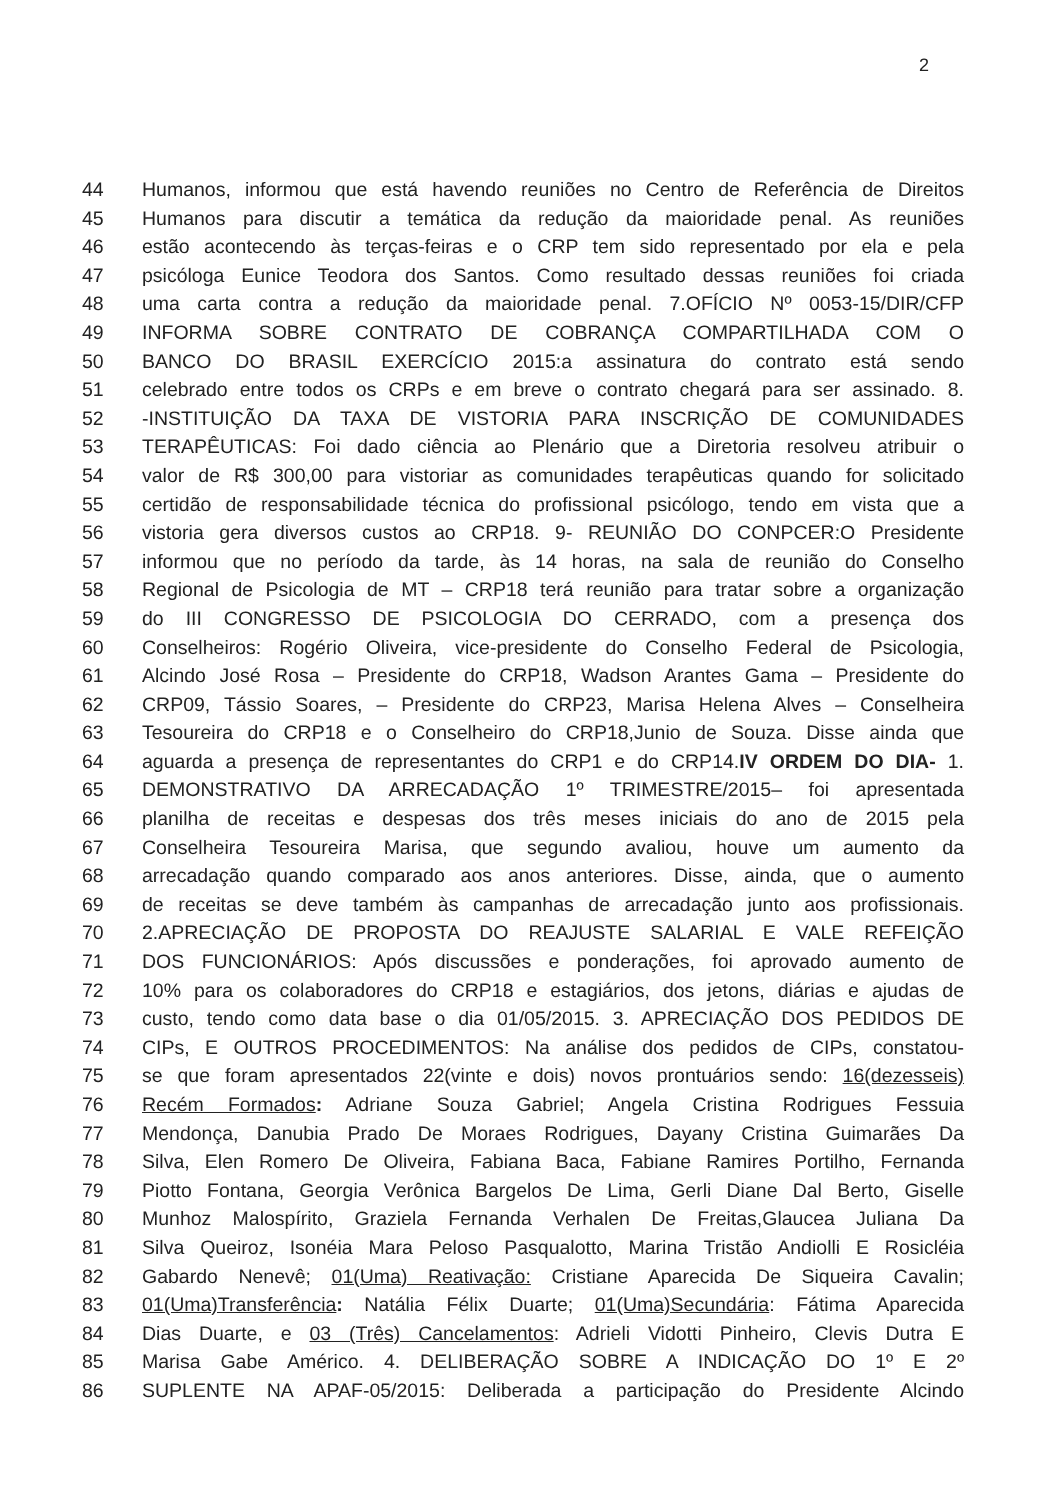2
44 Humanos, informou que está havendo reuniões no Centro de Referência de Direitos
45 Humanos para discutir a temática da redução da maioridade penal. As reuniões
46 estão acontecendo às terças-feiras e o CRP tem sido representado por ela e pela
47 psicóloga Eunice Teodora dos Santos. Como resultado dessas reuniões foi criada
48 uma carta contra a redução da maioridade penal. 7.OFÍCIO Nº 0053-15/DIR/CFP
49 INFORMA SOBRE CONTRATO DE COBRANÇA COMPARTILHADA COM O
50 BANCO DO BRASIL EXERCÍCIO 2015:a assinatura do contrato está sendo
51 celebrado entre todos os CRPs e em breve o contrato chegará para ser assinado. 8.
52 -INSTITUIÇÃO DA TAXA DE VISTORIA PARA INSCRIÇÃO DE COMUNIDADES
53 TERAPÊUTICAS: Foi dado ciência ao Plenário que a Diretoria resolveu atribuir o
54 valor de R$ 300,00 para vistoriar as comunidades terapêuticas quando for solicitado
55 certidão de responsabilidade técnica do profissional psicólogo, tendo em vista que a
56 vistoria gera diversos custos ao CRP18. 9- REUNIÃO DO CONPCER:O Presidente
57 informou que no período da tarde, às 14 horas, na sala de reunião do Conselho
58 Regional de Psicologia de MT – CRP18 terá reunião para tratar sobre a organização
59 do III CONGRESSO DE PSICOLOGIA DO CERRADO, com a presença dos
60 Conselheiros: Rogério Oliveira, vice-presidente do Conselho Federal de Psicologia,
61 Alcindo José Rosa – Presidente do CRP18, Wadson Arantes Gama – Presidente do
62 CRP09, Tássio Soares, – Presidente do CRP23, Marisa Helena Alves – Conselheira
63 Tesoureira do CRP18 e o Conselheiro do CRP18,Junio de Souza. Disse ainda que
64 aguarda a presença de representantes do CRP1 e do CRP14.IV ORDEM DO DIA- 1.
65 DEMONSTRATIVO DA ARRECADAÇÃO 1º TRIMESTRE/2015– foi apresentada
66 planilha de receitas e despesas dos três meses iniciais do ano de 2015 pela
67 Conselheira Tesoureira Marisa, que segundo avaliou, houve um aumento da
68 arrecadação quando comparado aos anos anteriores. Disse, ainda, que o aumento
69 de receitas se deve também às campanhas de arrecadação junto aos profissionais.
70 2.APRECIAÇÃO DE PROPOSTA DO REAJUSTE SALARIAL E VALE REFEIÇÃO
71 DOS FUNCIONÁRIOS: Após discussões e ponderações, foi aprovado aumento de
72 10% para os colaboradores do CRP18 e estagiários, dos jetons, diárias e ajudas de
73 custo, tendo como data base o dia 01/05/2015. 3. APRECIAÇÃO DOS PEDIDOS DE
74 CIPs, E OUTROS PROCEDIMENTOS: Na análise dos pedidos de CIPs, constatou-
75 se que foram apresentados 22(vinte e dois) novos prontuários sendo: 16(dezesseis)
76 Recém Formados: Adriane Souza Gabriel; Angela Cristina Rodrigues Fessuia
77 Mendonça, Danubia Prado De Moraes Rodrigues, Dayany Cristina Guimarães Da
78 Silva, Elen Romero De Oliveira, Fabiana Baca, Fabiane Ramires Portilho, Fernanda
79 Piotto Fontana, Georgia Verônica Bargelos De Lima, Gerli Diane Dal Berto, Giselle
80 Munhoz Malospírito, Graziela Fernanda Verhalen De Freitas,Glaucea Juliana Da
81 Silva Queiroz, Isonéia Mara Peloso Pasqualotto, Marina Tristão Andiolli E Rosicléia
82 Gabardo Nenevê; 01(Uma) Reativação: Cristiane Aparecida De Siqueira Cavalin;
83 01(Uma)Transferência: Natália Félix Duarte; 01(Uma)Secundária: Fátima Aparecida
84 Dias Duarte, e 03 (Três) Cancelamentos: Adrieli Vidotti Pinheiro, Clevis Dutra E
85 Marisa Gabe Américo. 4. DELIBERAÇÃO SOBRE A INDICAÇÃO DO 1º E 2º
86 SUPLENTE NA APAF-05/2015: Deliberada a participação do Presidente Alcindo